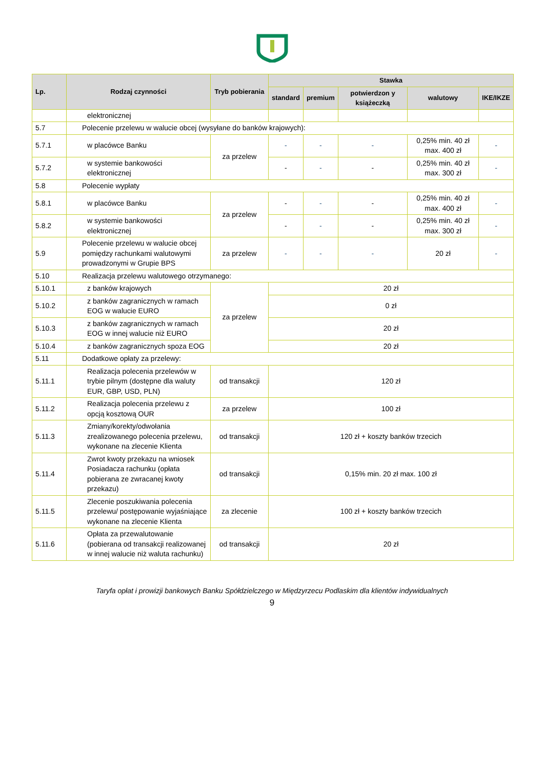| Lp. | Rodzaj czynności | Tryb pobierania | Stawka | | | | |
| --- | --- | --- | --- | --- | --- | --- | --- |
| | | | standard | premium | potwierdzon y książeczką | walutowy | IKE/IKZE |
| | elektronicznej | | | | | | |
| 5.7 | Polecenie przelewu w walucie obcej (wysyłane do banków krajowych): | | | | | | |
| 5.7.1 | w placówce Banku | za przelew | - | - | - | 0,25% min. 40 zł max. 400 zł | - |
| 5.7.2 | w systemie bankowości elektronicznej | | - | - | - | 0,25% min. 40 zł max. 300 zł | - |
| 5.8 | Polecenie wypłaty | | | | | | |
| 5.8.1 | w placówce Banku | za przelew | - | - | - | 0,25% min. 40 zł max. 400 zł | - |
| 5.8.2 | w systemie bankowości elektronicznej | | - | - | - | 0,25% min. 40 zł max. 300 zł | - |
| 5.9 | Polecenie przelewu w walucie obcej pomiędzy rachunkami walutowymi prowadzonymi w Grupie BPS | za przelew | - | - | - | 20 zł | - |
| 5.10 | Realizacja przelewu walutowego otrzymanego: | | | | | | |
| 5.10.1 | z banków krajowych | za przelew | 20 zł | | | | |
| 5.10.2 | z banków zagranicznych w ramach EOG w walucie EURO | | 0 zł | | | | |
| 5.10.3 | z banków zagranicznych w ramach EOG w innej walucie niż EURO | | 20 zł | | | | |
| 5.10.4 | z banków zagranicznych spoza EOG | | 20 zł | | | | |
| 5.11 | Dodatkowe opłaty za przelewy: | | | | | | |
| 5.11.1 | Realizacja polecenia przelewów w trybie pilnym (dostępne dla waluty EUR, GBP, USD, PLN) | od transakcji | 120 zł | | | | |
| 5.11.2 | Realizacja polecenia przelewu z opcją kosztową OUR | za przelew | 100 zł | | | | |
| 5.11.3 | Zmiany/korekty/odwołania zrealizowanego polecenia przelewu, wykonane na zlecenie Klienta | od transakcji | 120 zł + koszty banków trzecich | | | | |
| 5.11.4 | Zwrot kwoty przekazu na wniosek Posiadacza rachunku (opłata pobierana ze zwracanej kwoty przekazu) | od transakcji | 0,15% min. 20 zł max. 100 zł | | | | |
| 5.11.5 | Zlecenie poszukiwania polecenia przelewu/ postępowanie wyjaśniające wykonane na zlecenie Klienta | za zlecenie | 100 zł + koszty banków trzecich | | | | |
| 5.11.6 | Opłata za przewalutowanie (pobierana od transakcji realizowanej w innej walucie niż waluta rachunku) | od transakcji | 20 zł | | | | |
Taryfa opłat i prowizji bankowych Banku Spółdzielczego w Międzyrzecu Podlaskim dla klientów indywidualnych
9